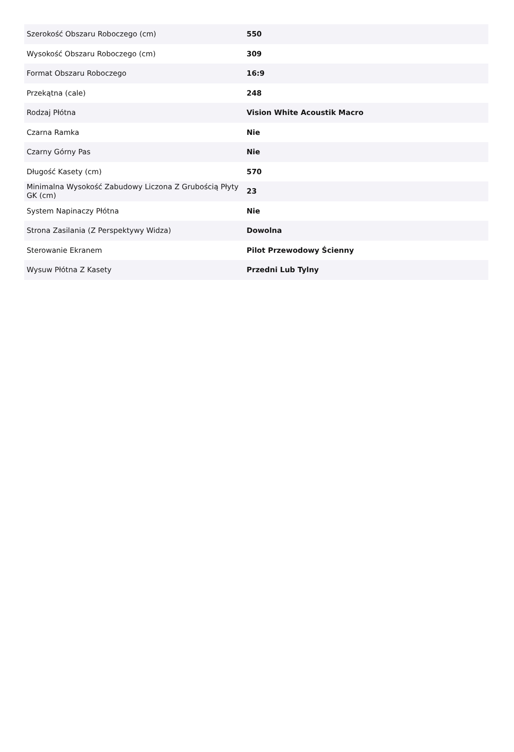| Szerokość Obszaru Roboczego (cm) | 550 |
| Wysokość Obszaru Roboczego (cm) | 309 |
| Format Obszaru Roboczego | 16:9 |
| Przekątna (cale) | 248 |
| Rodzaj Płótna | Vision White Acoustik Macro |
| Czarna Ramka | Nie |
| Czarny Górny Pas | Nie |
| Długość Kasety (cm) | 570 |
| Minimalna Wysokość Zabudowy Liczona Z Grubością Płyty GK (cm) | 23 |
| System Napinaczy Płótna | Nie |
| Strona Zasilania (Z Perspektywy Widza) | Dowolna |
| Sterowanie Ekranem | Pilot Przewodowy Ścienny |
| Wysuw Płótna Z Kasety | Przedni Lub Tylny |